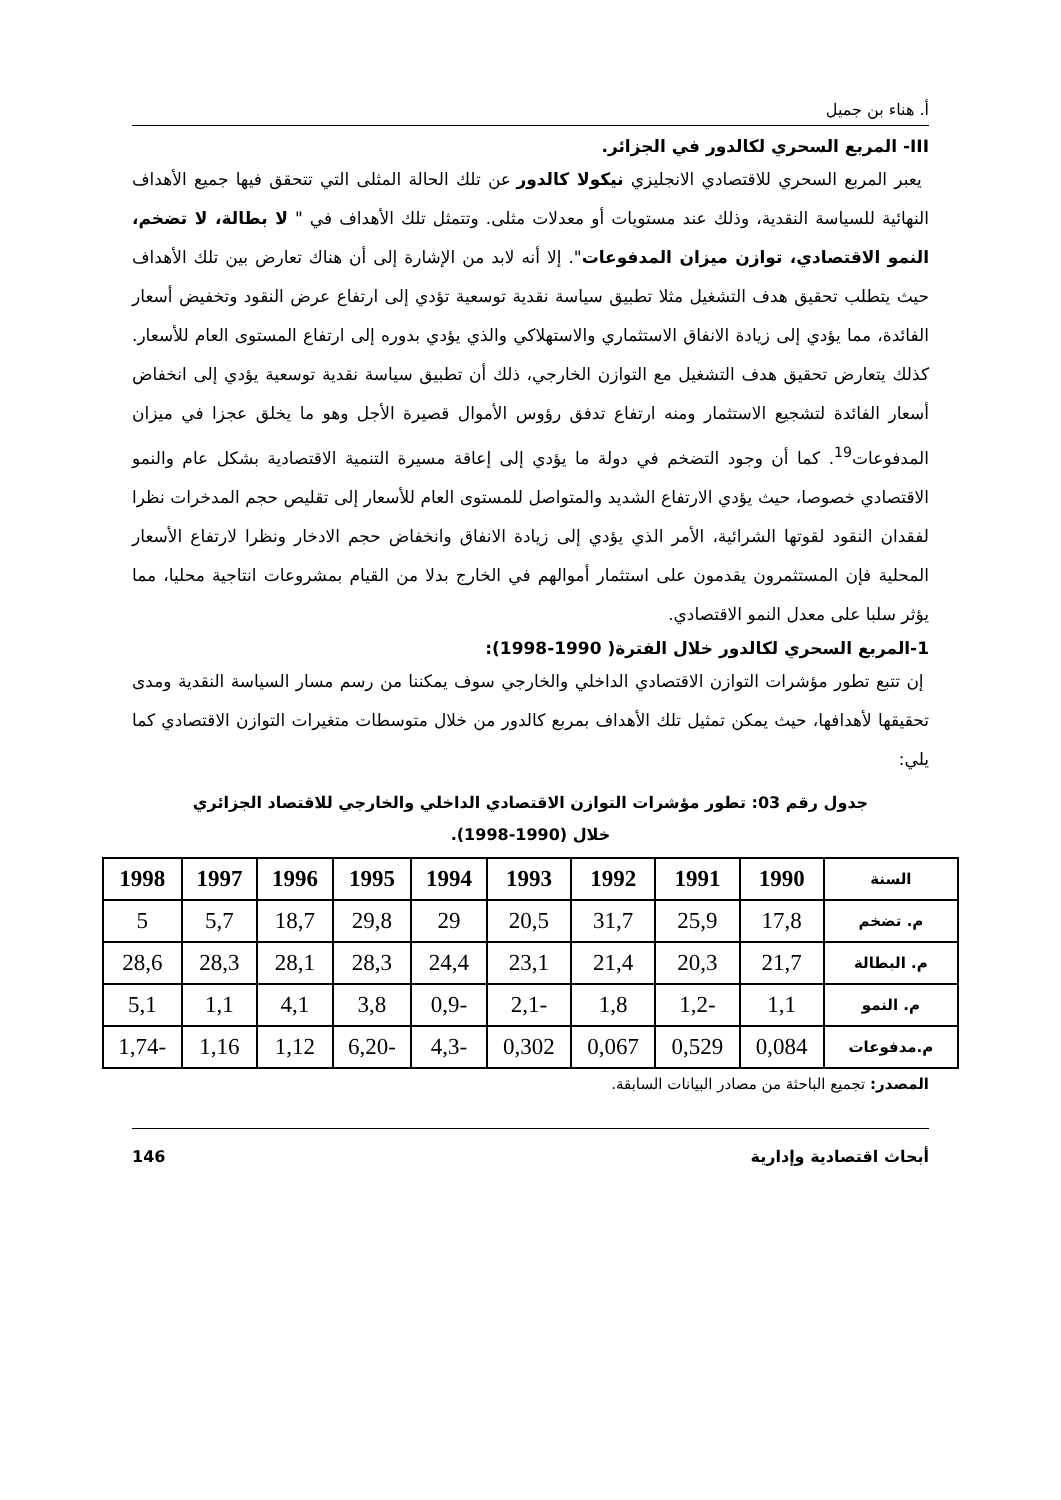أ. هناء بن جميل
III- المربع السحري لكالدور في الجزائر.
يعبر المربع السحري للاقتصادي الانجليزي نيكولا كالدور عن تلك الحالة المثلى التي تتحقق فيها جميع الأهداف النهائية للسياسة النقدية، وذلك عند مستويات أو معدلات مثلى. وتتمثل تلك الأهداف في " لا بطالة، لا تضخم، النمو الاقتصادي، توازن ميزان المدفوعات". إلا أنه لابد من الإشارة إلى أن هناك تعارض بين تلك الأهداف حيث يتطلب تحقيق هدف التشغيل مثلا تطبيق سياسة نقدية توسعية تؤدي إلى ارتفاع عرض النقود وتخفيض أسعار الفائدة، مما يؤدي إلى زيادة الانفاق الاستثماري والاستهلاكي والذي يؤدي بدوره إلى ارتفاع المستوى العام للأسعار. كذلك يتعارض تحقيق هدف التشغيل مع التوازن الخارجي، ذلك أن تطبيق سياسة نقدية توسعية يؤدي إلى انخفاض أسعار الفائدة لتشجيع الاستثمار ومنه ارتفاع تدفق رؤوس الأموال قصيرة الأجل وهو ما يخلق عجزا في ميزان المدفوعات<sup>19</sup>. كما أن وجود التضخم في دولة ما يؤدي إلى إعاقة مسيرة التنمية الاقتصادية بشكل عام والنمو الاقتصادي خصوصا، حيث يؤدي الارتفاع الشديد والمتواصل للمستوى العام للأسعار إلى تقليص حجم المدخرات نظرا لفقدان النقود لقوتها الشرائية، الأمر الذي يؤدي إلى زيادة الانفاق وانخفاض حجم الادخار ونظرا لارتفاع الأسعار المحلية فإن المستثمرون يقدمون على استثمار أموالهم في الخارج بدلا من القيام بمشروعات انتاجية محليا، مما يؤثر سلبا على معدل النمو الاقتصادي.
1-المربع السحري لكالدور خلال الفترة( 1990-1998):
إن تتبع تطور مؤشرات التوازن الاقتصادي الداخلي والخارجي سوف يمكننا من رسم مسار السياسة النقدية ومدى تحقيقها لأهدافها، حيث يمكن تمثيل تلك الأهداف بمربع كالدور من خلال متوسطات متغيرات التوازن الاقتصادي كما يلي:
جدول رقم 03: تطور مؤشرات التوازن الاقتصادي الداخلي والخارجي للاقتصاد الجزائري خلال (1990-1998).
| السنة | 1990 | 1991 | 1992 | 1993 | 1994 | 1995 | 1996 | 1997 | 1998 |
| --- | --- | --- | --- | --- | --- | --- | --- | --- | --- |
| م. تضخم | 17,8 | 25,9 | 31,7 | 20,5 | 29 | 29,8 | 18,7 | 5,7 | 5 |
| م. البطالة | 21,7 | 20,3 | 21,4 | 23,1 | 24,4 | 28,3 | 28,1 | 28,3 | 28,6 |
| م. النمو | 1,1 | -1,2 | 1,8 | -2,1 | -0,9 | 3,8 | 4,1 | 1,1 | 5,1 |
| م.مدفوعات | 0,084 | 0,529 | 0,067 | 0,302 | -4,3 | -6,20 | 1,12 | 1,16 | -1,74 |
المصدر: تجميع الباحثة من مصادر البيانات السابقة.
أبحاث اقتصادية وإدارية 146